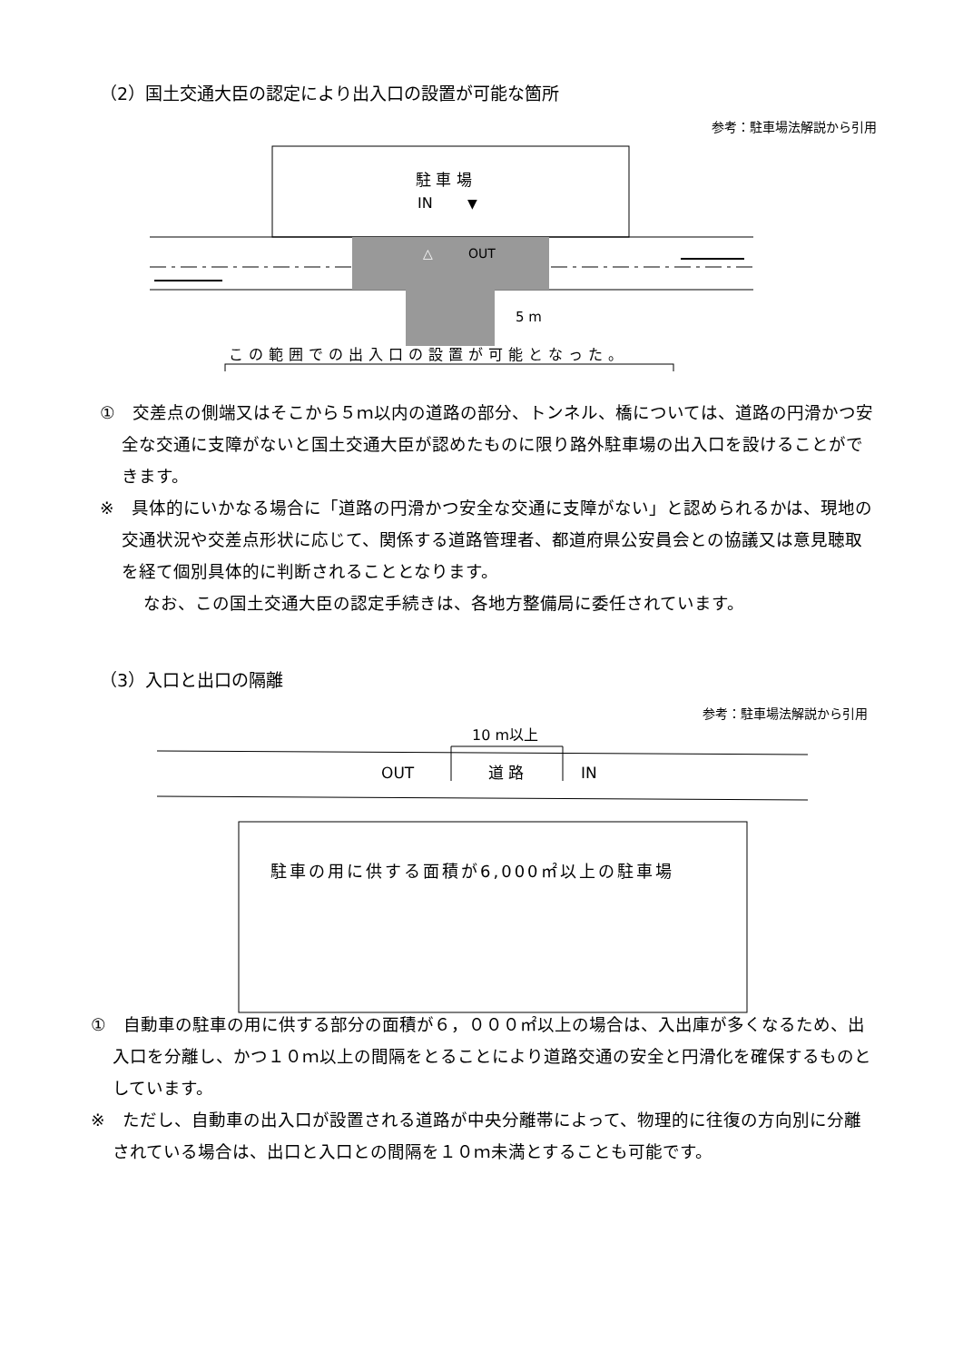（2）国土交通大臣の認定により出入口の設置が可能な箇所
参考：駐車場法解説から引用
駐 車 場
IN
▼
△
OUT
5 m
この範囲での出入口の設置が可能となった。
①　交差点の側端又はそこから５ｍ以内の道路の部分、トンネル、橋については、道路の円滑かつ安全な交通に支障がないと国土交通大臣が認めたものに限り路外駐車場の出入口を設けることができます。
※　具体的にいかなる場合に「道路の円滑かつ安全な交通に支障がない」と認められるかは、現地の交通状況や交差点形状に応じて、関係する道路管理者、都道府県公安員会との協議又は意見聴取を経て個別具体的に判断されることとなります。
なお、この国土交通大臣の認定手続きは、各地方整備局に委任されています。
（3）入口と出口の隔離
参考：駐車場法解説から引用
10 m以上
OUT
道 路
IN
駐車の用に供する面積が6,000㎡以上の駐車場
①　自動車の駐車の用に供する部分の面積が６，０００㎡以上の場合は、入出庫が多くなるため、出入口を分離し、かつ１０ｍ以上の間隔をとることにより道路交通の安全と円滑化を確保するものとしています。
※　ただし、自動車の出入口が設置される道路が中央分離帯によって、物理的に往復の方向別に分離されている場合は、出口と入口との間隔を１０ｍ未満とすることも可能です。